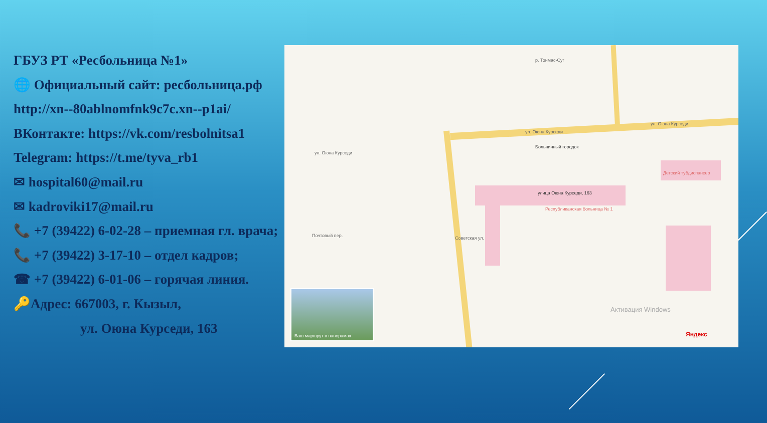ГБУЗ РТ «Ресбольница №1»
🌐 Официальный сайт: ресбольница.рф
http://xn--80ablnomfnk9c7c.xn--p1ai/
ВКонтакте: https://vk.com/resbolnitsa1
Telegram: https://t.me/tyva_rb1
✉ hospital60@mail.ru
✉ kadroviki17@mail.ru
📞 +7 (39422) 6-02-28 – приемная гл. врача;
📞 +7 (39422) 3-17-10 – отдел кадров;
☎ +7 (39422) 6-01-06 – горячая линия.
🔑Адрес: 667003, г. Кызыл,
ул. Оюна Курседи, 163
р. Тонмас-Суг
ул. Оюна Курседи
ул. Оюна Курседи
Больничный городок
улица Оюна Курседи, 163
Республиканская больница № 1
ул. Оюна Курседи
Почтовый пер. Советская ул.
Детский тубдиспансер
Активация Windows
Яндекс
Ваш маршрут в панорамах